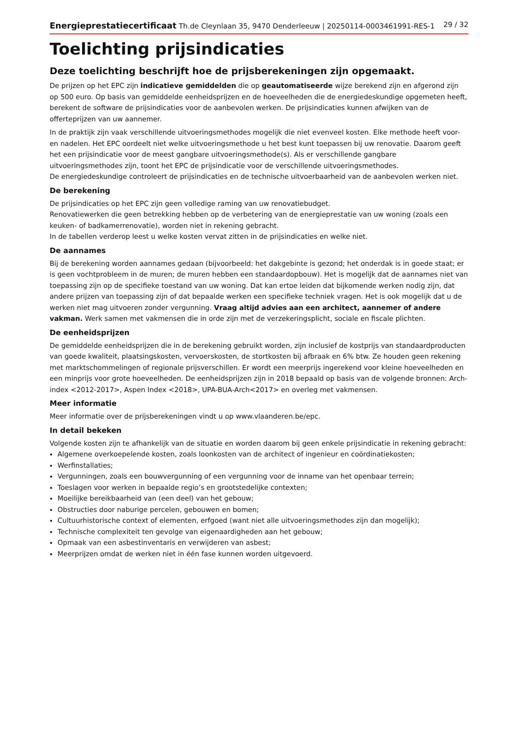Energieprestatiecertificaat Th.de Cleynlaan 35, 9470 Denderleeuw | 20250114-0003461991-RES-1 29 / 32
Toelichting prijsindicaties
Deze toelichting beschrijft hoe de prijsberekeningen zijn opgemaakt.
De prijzen op het EPC zijn indicatieve gemiddelden die op geautomatiseerde wijze berekend zijn en afgerond zijn op 500 euro. Op basis van gemiddelde eenheidsprijzen en de hoeveelheden die de energiedeskundige opgemeten heeft, berekent de software de prijsindicaties voor de aanbevolen werken. De prijsindicaties kunnen afwijken van de offerteprijzen van uw aannemer.
In de praktijk zijn vaak verschillende uitvoeringsmethodes mogelijk die niet evenveel kosten. Elke methode heeft voor- en nadelen. Het EPC oordeelt niet welke uitvoeringsmethode u het best kunt toepassen bij uw renovatie. Daarom geeft het een prijsindicatie voor de meest gangbare uitvoeringsmethode(s). Als er verschillende gangbare uitvoeringsmethodes zijn, toont het EPC de prijsindicatie voor de verschillende uitvoeringsmethodes.
De energiedeskundige controleert de prijsindicaties en de technische uitvoerbaarheid van de aanbevolen werken niet.
De berekening
De prijsindicaties op het EPC zijn geen volledige raming van uw renovatiebudget.
Renovatiewerken die geen betrekking hebben op de verbetering van de energieprestatie van uw woning (zoals een keuken- of badkamerrenovatie), worden niet in rekening gebracht.
In de tabellen verderop leest u welke kosten vervat zitten in de prijsindicaties en welke niet.
De aannames
Bij de berekening worden aannames gedaan (bijvoorbeeld: het dakgebinte is gezond; het onderdak is in goede staat; er is geen vochtprobleem in de muren; de muren hebben een standaardopbouw). Het is mogelijk dat de aannames niet van toepassing zijn op de specifieke toestand van uw woning. Dat kan ertoe leiden dat bijkomende werken nodig zijn, dat andere prijzen van toepassing zijn of dat bepaalde werken een specifieke techniek vragen. Het is ook mogelijk dat u de werken niet mag uitvoeren zonder vergunning. Vraag altijd advies aan een architect, aannemer of andere vakman. Werk samen met vakmensen die in orde zijn met de verzekeringsplicht, sociale en fiscale plichten.
De eenheidsprijzen
De gemiddelde eenheidsprijzen die in de berekening gebruikt worden, zijn inclusief de kostprijs van standaardproducten van goede kwaliteit, plaatsingskosten, vervoerskosten, de stortkosten bij afbraak en 6% btw. Ze houden geen rekening met marktschommelingen of regionale prijsverschillen. Er wordt een meerprijs ingerekend voor kleine hoeveelheden en een minprijs voor grote hoeveelheden. De eenheidsprijzen zijn in 2018 bepaald op basis van de volgende bronnen: Arch-index <2012-2017>, Aspen Index <2018>, UPA-BUA-Arch<2017> en overleg met vakmensen.
Meer informatie
Meer informatie over de prijsberekeningen vindt u op www.vlaanderen.be/epc.
In detail bekeken
Volgende kosten zijn te afhankelijk van de situatie en worden daarom bij geen enkele prijsindicatie in rekening gebracht:
Algemene overkoepelende kosten, zoals loonkosten van de architect of ingenieur en coördinatiekosten;
Werfinstallaties;
Vergunningen, zoals een bouwvergunning of een vergunning voor de inname van het openbaar terrein;
Toeslagen voor werken in bepaalde regio’s en grootstedelijke contexten;
Moeilijke bereikbaarheid van (een deel) van het gebouw;
Obstructies door naburige percelen, gebouwen en bomen;
Cultuurhistorische context of elementen, erfgoed (want niet alle uitvoeringsmethodes zijn dan mogelijk);
Technische complexiteit ten gevolge van eigenaardigheden aan het gebouw;
Opmaak van een asbestinventaris en verwijderen van asbest;
Meerprijzen omdat de werken niet in één fase kunnen worden uitgevoerd.